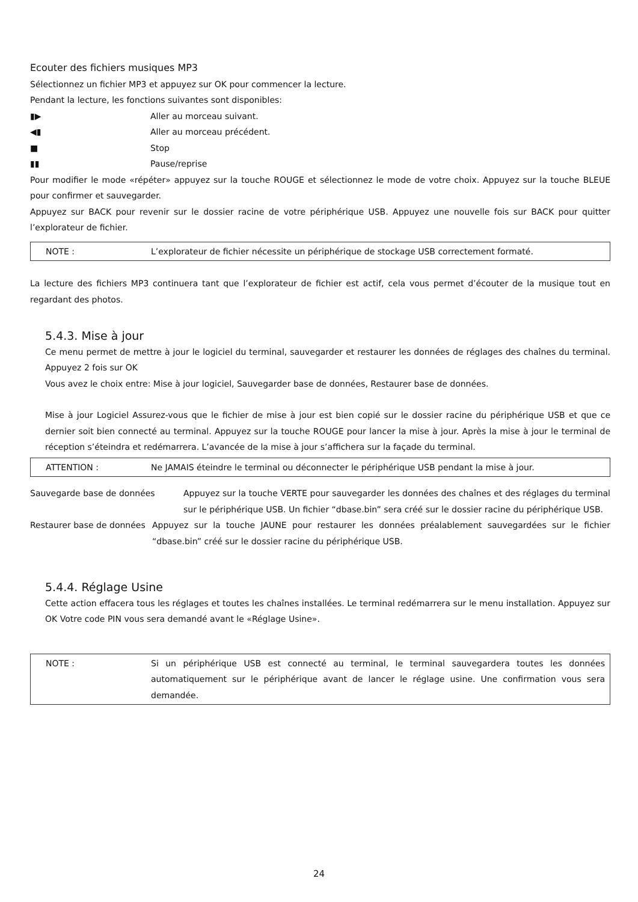Ecouter des fichiers musiques MP3
Sélectionnez un fichier MP3 et appuyez sur OK pour commencer la lecture.
Pendant la lecture, les fonctions suivantes sont disponibles:
▮▶ Aller au morceau suivant.
◀▮ Aller au morceau précédent.
■ Stop
▮▮ Pause/reprise
Pour modifier le mode «répéter» appuyez sur la touche ROUGE et sélectionnez le mode de votre choix. Appuyez sur la touche BLEUE pour confirmer et sauvegarder.
Appuyez sur BACK pour revenir sur le dossier racine de votre périphérique USB. Appuyez une nouvelle fois sur BACK pour quitter l’explorateur de fichier.
NOTE : L’explorateur de fichier nécessite un périphérique de stockage USB correctement formaté.
La lecture des fichiers MP3 continuera tant que l’explorateur de fichier est actif, cela vous permet d’écouter de la musique tout en regardant des photos.
5.4.3. Mise à jour
Ce menu permet de mettre à jour le logiciel du terminal, sauvegarder et restaurer les données de réglages des chaînes du terminal. Appuyez 2 fois sur OK
Vous avez le choix entre: Mise à jour logiciel, Sauvegarder base de données, Restaurer base de données.
Mise à jour Logiciel Assurez-vous que le fichier de mise à jour est bien copié sur le dossier racine du périphérique USB et que ce dernier soit bien connecté au terminal. Appuyez sur la touche ROUGE pour lancer la mise à jour. Après la mise à jour le terminal de réception s’éteindra et redémarrera. L’avancée de la mise à jour s’affichera sur la façade du terminal.
ATTENTION : Ne JAMAIS éteindre le terminal ou déconnecter le périphérique USB pendant la mise à jour.
Sauvegarde base de données Appuyez sur la touche VERTE pour sauvegarder les données des chaînes et des réglages du terminal sur le périphérique USB. Un fichier “dbase.bin” sera créé sur le dossier racine du périphérique USB.
Restaurer base de données Appuyez sur la touche JAUNE pour restaurer les données préalablement sauvegardées sur le fichier “dbase.bin” créé sur le dossier racine du périphérique USB.
5.4.4. Réglage Usine
Cette action effacera tous les réglages et toutes les chaînes installées. Le terminal redémarrera sur le menu installation. Appuyez sur OK Votre code PIN vous sera demandé avant le «Réglage Usine».
NOTE : Si un périphérique USB est connecté au terminal, le terminal sauvegardera toutes les données automatiquement sur le périphérique avant de lancer le réglage usine. Une confirmation vous sera demandée.
24